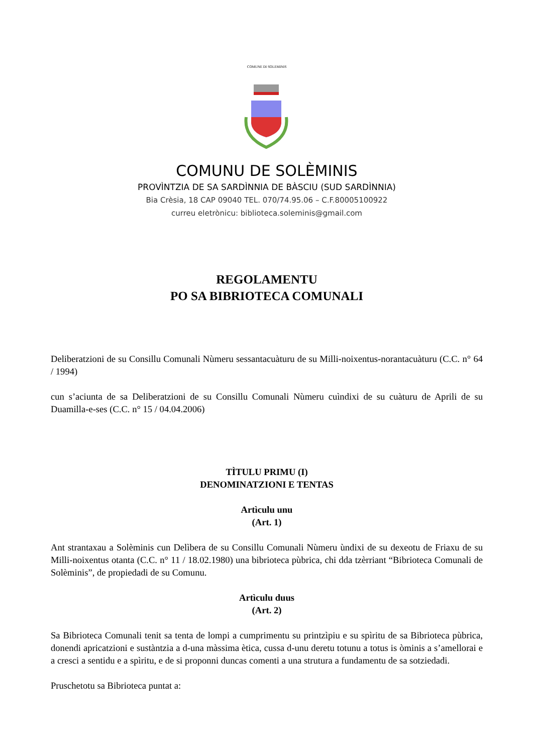COMUNE DI SOLEMINIS
COMUNU DE SOLÈMINIS
PROVÌNTZIA DE SA SARDÌNNIA DE BÀSCIU (SUD SARDÌNNIA)
Bia Crèsia, 18 CAP 09040 TEL. 070/74.95.06 – C.F.80005100922
curreu eletrònicu: biblioteca.soleminis@gmail.com
REGOLAMENTU
PO SA BIBRIOTECA COMUNALI
Deliberatzioni de su Consillu Comunali Nùmeru sessantacuàturu de su Milli-noixentus-norantacuàturu (C.C. n° 64 / 1994)
cun s’aciunta de sa Deliberatzioni de su Consillu Comunali Nùmeru cuìndixi de su cuàturu de Aprili de su Duamilla-e-ses (C.C. n° 15 / 04.04.2006)
TÌTULU PRIMU (I)
DENOMINATZIONI E TENTAS
Artìculu unu
(Art. 1)
Ant strantaxau a Solèminis cun Delìbera de su Consillu Comunali Nùmeru ùndixi de su dexeotu de Friaxu de su Milli-noixentus otanta (C.C. n° 11 / 18.02.1980) una bibrioteca pùbrica, chi dda tzèrriant “Bibrioteca Comunali de Solèminis”, de propiedadi de su Comunu.
Artìculu duus
(Art. 2)
Sa Bibrioteca Comunali tenit sa tenta de lompi a cumprimentu su printzìpiu e su spìritu de sa Bibrioteca pùbrica, donendi apricatzioni e sustàntzia a d-una màssima ètica, cussa d-unu deretu totunu a totus is òminis a s’amellorai e a cresci a sentidu e a spìritu, e de si proponni duncas comenti a una strutura a fundamentu de sa sotziedadi.
Pruschetotu sa Bibrioteca puntat a: